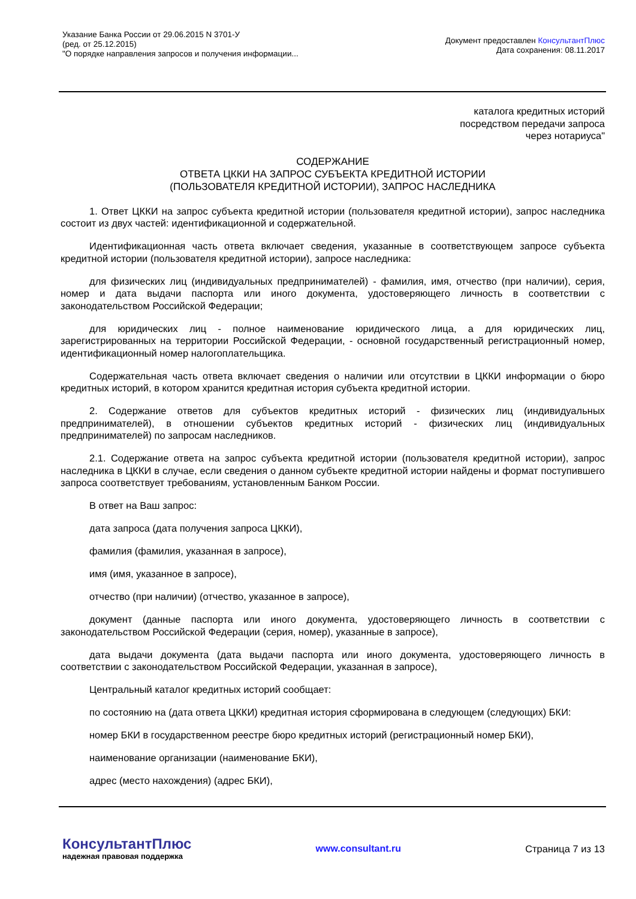Указание Банка России от 29.06.2015 N 3701-У
(ред. от 25.12.2015)
"О порядке направления запросов и получения информации...
Документ предоставлен КонсультантПлюс
Дата сохранения: 08.11.2017
каталога кредитных историй
посредством передачи запроса
через нотариуса"
СОДЕРЖАНИЕ
ОТВЕТА ЦККИ НА ЗАПРОС СУБЪЕКТА КРЕДИТНОЙ ИСТОРИИ
(ПОЛЬЗОВАТЕЛЯ КРЕДИТНОЙ ИСТОРИИ), ЗАПРОС НАСЛЕДНИКА
1. Ответ ЦККИ на запрос субъекта кредитной истории (пользователя кредитной истории), запрос наследника состоит из двух частей: идентификационной и содержательной.
Идентификационная часть ответа включает сведения, указанные в соответствующем запросе субъекта кредитной истории (пользователя кредитной истории), запросе наследника:
для физических лиц (индивидуальных предпринимателей) - фамилия, имя, отчество (при наличии), серия, номер и дата выдачи паспорта или иного документа, удостоверяющего личность в соответствии с законодательством Российской Федерации;
для юридических лиц - полное наименование юридического лица, а для юридических лиц, зарегистрированных на территории Российской Федерации, - основной государственный регистрационный номер, идентификационный номер налогоплательщика.
Содержательная часть ответа включает сведения о наличии или отсутствии в ЦККИ информации о бюро кредитных историй, в котором хранится кредитная история субъекта кредитной истории.
2. Содержание ответов для субъектов кредитных историй - физических лиц (индивидуальных предпринимателей), в отношении субъектов кредитных историй - физических лиц (индивидуальных предпринимателей) по запросам наследников.
2.1. Содержание ответа на запрос субъекта кредитной истории (пользователя кредитной истории), запрос наследника в ЦККИ в случае, если сведения о данном субъекте кредитной истории найдены и формат поступившего запроса соответствует требованиям, установленным Банком России.
В ответ на Ваш запрос:
дата запроса (дата получения запроса ЦККИ),
фамилия (фамилия, указанная в запросе),
имя (имя, указанное в запросе),
отчество (при наличии) (отчество, указанное в запросе),
документ (данные паспорта или иного документа, удостоверяющего личность в соответствии с законодательством Российской Федерации (серия, номер), указанные в запросе),
дата выдачи документа (дата выдачи паспорта или иного документа, удостоверяющего личность в соответствии с законодательством Российской Федерации, указанная в запросе),
Центральный каталог кредитных историй сообщает:
по состоянию на (дата ответа ЦККИ) кредитная история сформирована в следующем (следующих) БКИ:
номер БКИ в государственном реестре бюро кредитных историй (регистрационный номер БКИ),
наименование организации (наименование БКИ),
адрес (место нахождения) (адрес БКИ),
КонсультантПлюс
надежная правовая поддержка
www.consultant.ru Страница 7 из 13